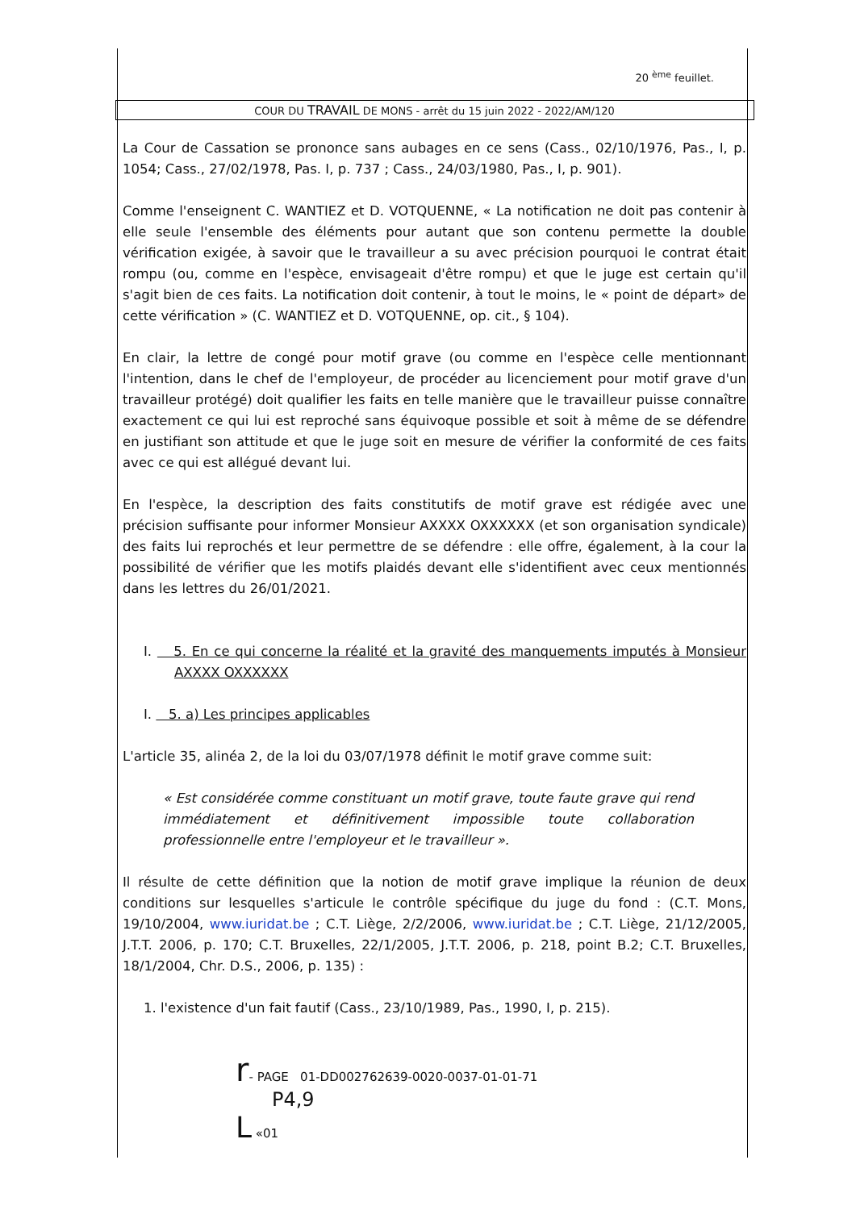20 <sup>ème</sup> feuillet.
COUR DU TRAVAIL DE MONS - arrêt du 15 juin 2022 - 2022/AM/120
La Cour de Cassation se prononce sans aubages en ce sens (Cass., 02/10/1976, Pas., I, p. 1054; Cass., 27/02/1978, Pas. I, p. 737 ; Cass., 24/03/1980, Pas., I, p. 901).
Comme l'enseignent C. WANTIEZ et D. VOTQUENNE, « La notification ne doit pas contenir à elle seule l'ensemble des éléments pour autant que son contenu permette la double vérification exigée, à savoir que le travailleur a su avec précision pourquoi le contrat était rompu (ou, comme en l'espèce, envisageait d'être rompu) et que le juge est certain qu'il s'agit bien de ces faits. La notification doit contenir, à tout le moins, le « point de départ» de cette vérification » (C. WANTIEZ et D. VOTQUENNE, op. cit., § 104).
En clair, la lettre de congé pour motif grave (ou comme en l'espèce celle mentionnant l'intention, dans le chef de l'employeur, de procéder au licenciement pour motif grave d'un travailleur protégé) doit qualifier les faits en telle manière que le travailleur puisse connaître exactement ce qui lui est reproché sans équivoque possible et soit à même de se défendre en justifiant son attitude et que le juge soit en mesure de vérifier la conformité de ces faits avec ce qui est allégué devant lui.
En l'espèce, la description des faits constitutifs de motif grave est rédigée avec une précision suffisante pour informer Monsieur AXXXX OXXXXXX (et son organisation syndicale) des faits lui reprochés et leur permettre de se défendre : elle offre, également, à la cour la possibilité de vérifier que les motifs plaidés devant elle s'identifient avec ceux mentionnés dans les lettres du 26/01/2021.
I. 5. En ce qui concerne la réalité et la gravité des manquements imputés à Monsieur AXXXX OXXXXXX
I. 5. a) Les principes applicables
L'article 35, alinéa 2, de la loi du 03/07/1978 définit le motif grave comme suit:
« Est considérée comme constituant un motif grave, toute faute grave qui rend immédiatement et définitivement impossible toute collaboration professionnelle entre l'employeur et le travailleur ».
Il résulte de cette définition que la notion de motif grave implique la réunion de deux conditions sur lesquelles s'articule le contrôle spécifique du juge du fond : (C.T. Mons, 19/10/2004, www.iuridat.be ; C.T. Liège, 2/2/2006, www.iuridat.be ; C.T. Liège, 21/12/2005, J.T.T. 2006, p. 170; C.T. Bruxelles, 22/1/2005, J.T.T. 2006, p. 218, point B.2; C.T. Bruxelles, 18/1/2004, Chr. D.S., 2006, p. 135) :
1. l'existence d'un fait fautif (Cass., 23/10/1989, Pas., 1990, I, p. 215).
r- PAGE 01-DD002762639-0020-0037-01-01-71
P4,9
L «01